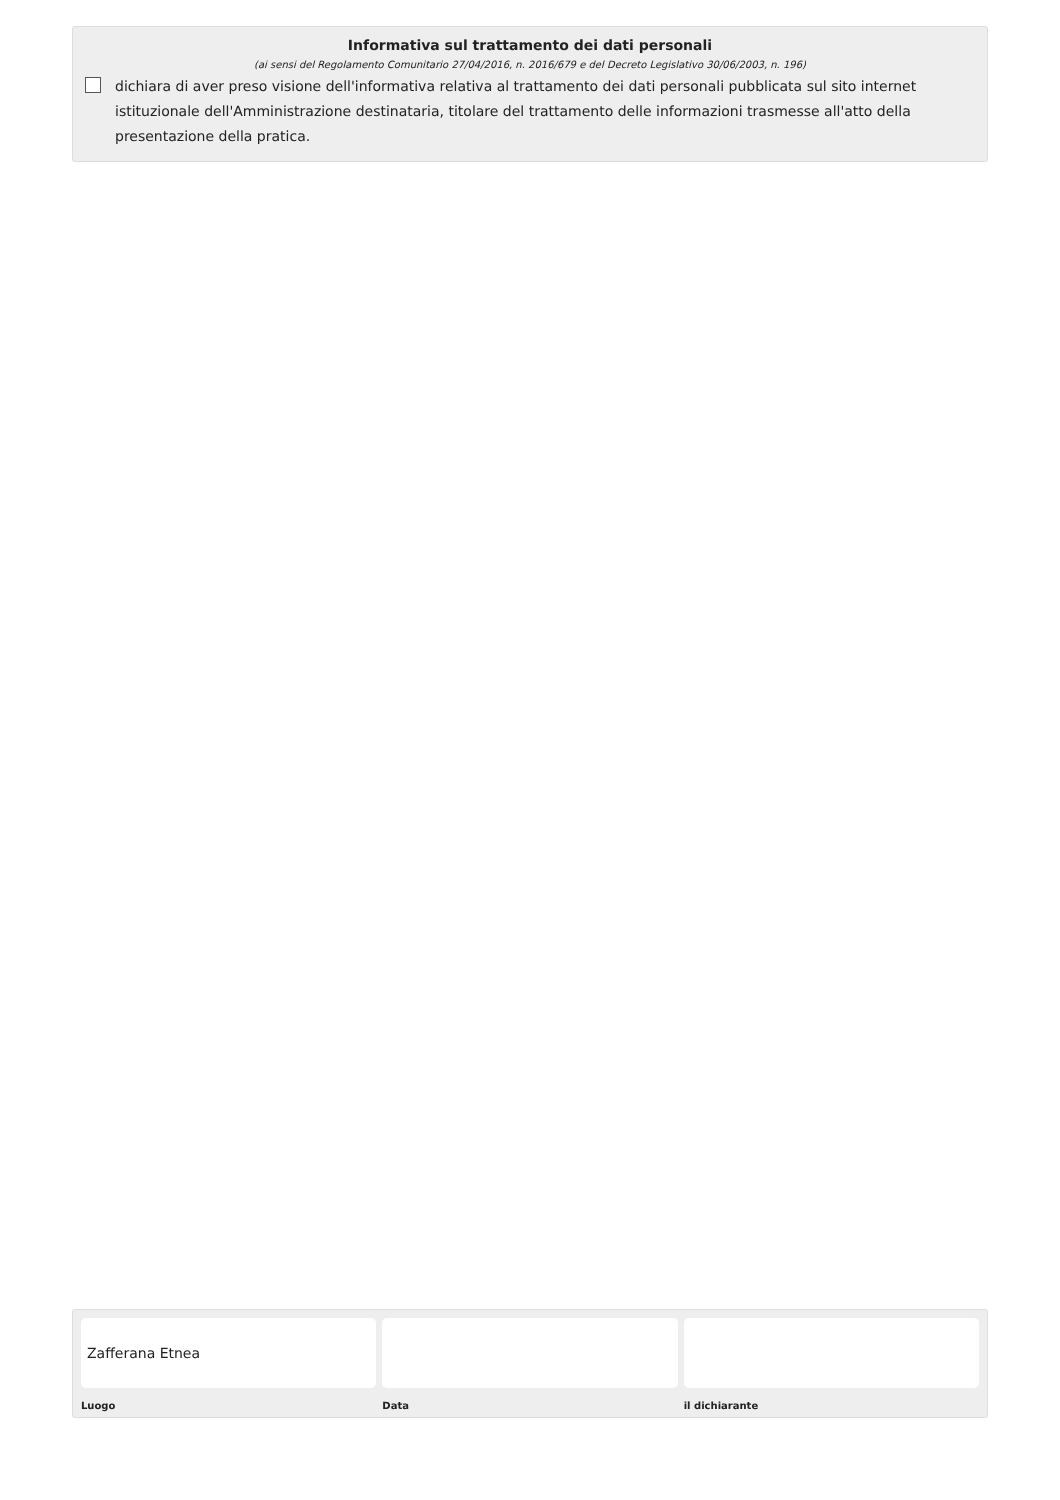Informativa sul trattamento dei dati personali
(ai sensi del Regolamento Comunitario 27/04/2016, n. 2016/679 e del Decreto Legislativo 30/06/2003, n. 196)
dichiara di aver preso visione dell'informativa relativa al trattamento dei dati personali pubblicata sul sito internet istituzionale dell'Amministrazione destinataria, titolare del trattamento delle informazioni trasmesse all'atto della presentazione della pratica.
Zafferana Etnea
Luogo Data il dichiarante